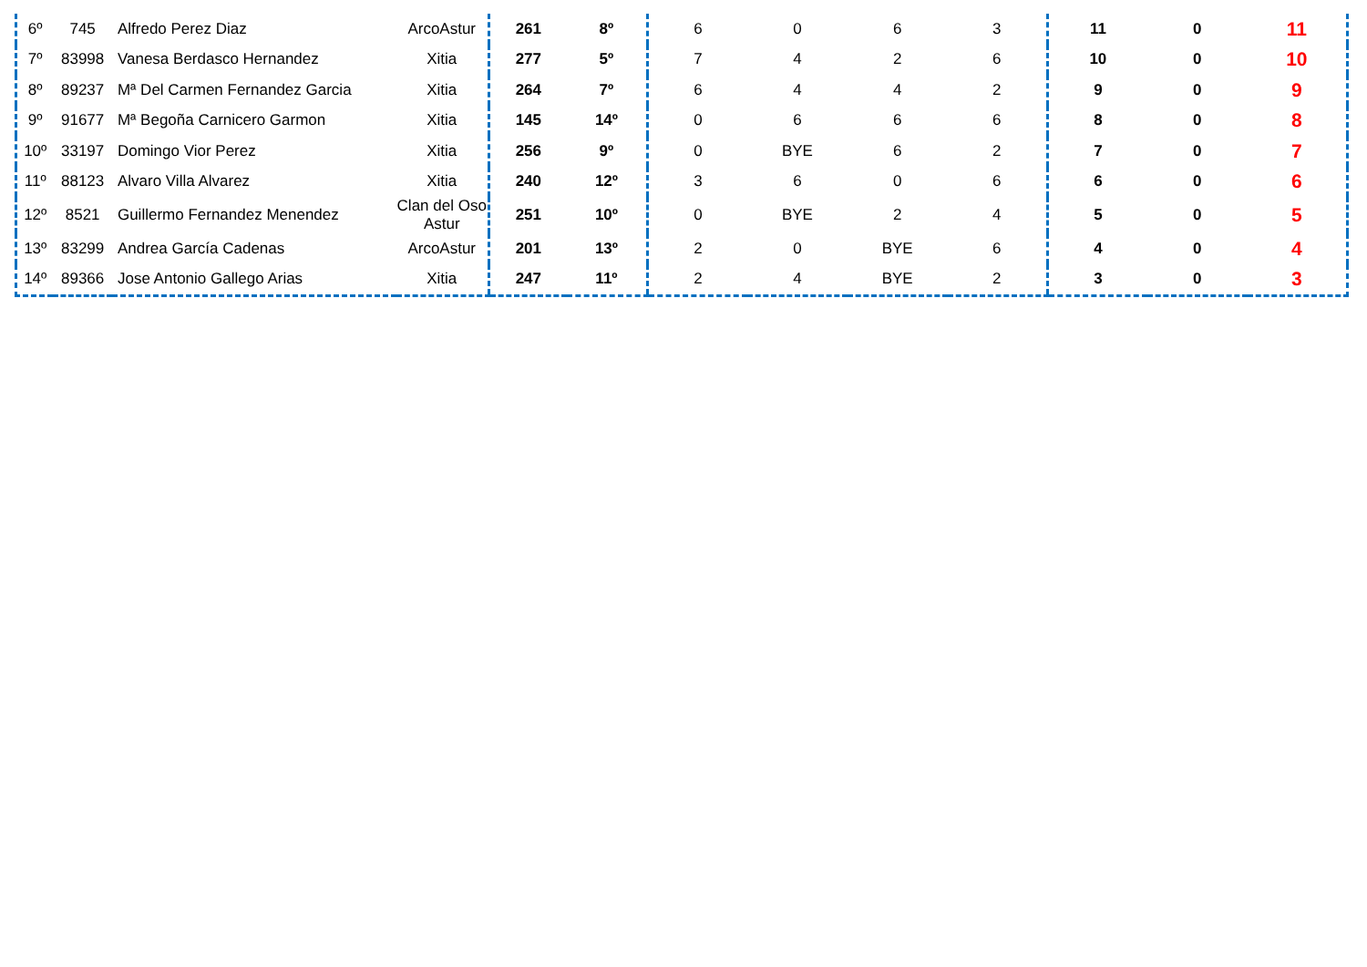| 6º | 745 | Alfredo Perez Diaz | ArcoAstur | 261 | 8º | 6 | 0 | 6 | 3 | 11 | 0 | 11 |
| 7º | 83998 | Vanesa Berdasco Hernandez | Xitia | 277 | 5º | 7 | 4 | 2 | 6 | 10 | 0 | 10 |
| 8º | 89237 | Mª Del Carmen Fernandez Garcia | Xitia | 264 | 7º | 6 | 4 | 4 | 2 | 9 | 0 | 9 |
| 9º | 91677 | Mª Begoña Carnicero Garmon | Xitia | 145 | 14º | 0 | 6 | 6 | 6 | 8 | 0 | 8 |
| 10º | 33197 | Domingo Vior Perez | Xitia | 256 | 9º | 0 | BYE | 6 | 2 | 7 | 0 | 7 |
| 11º | 88123 | Alvaro Villa Alvarez | Xitia | 240 | 12º | 3 | 6 | 0 | 6 | 6 | 0 | 6 |
| 12º | 8521 | Guillermo Fernandez Menendez | Clan del Oso Astur | 251 | 10º | 0 | BYE | 2 | 4 | 5 | 0 | 5 |
| 13º | 83299 | Andrea García Cadenas | ArcoAstur | 201 | 13º | 2 | 0 | BYE | 6 | 4 | 0 | 4 |
| 14º | 89366 | Jose Antonio Gallego Arias | Xitia | 247 | 11º | 2 | 4 | BYE | 2 | 3 | 0 | 3 |